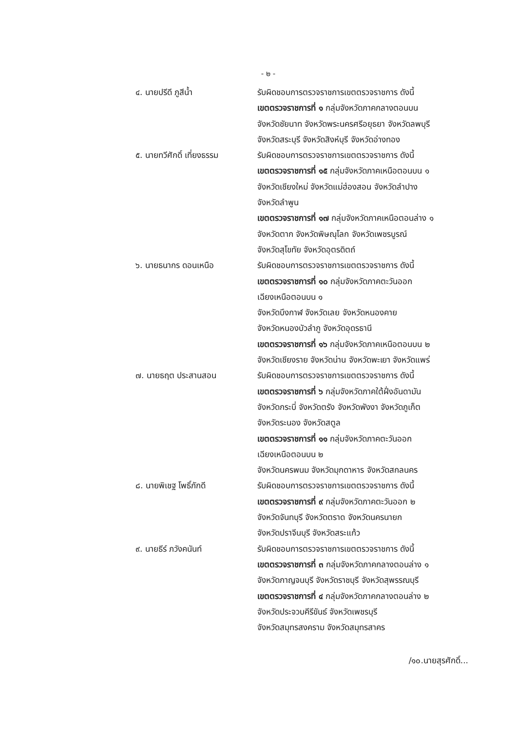- ๒ -
๔. นายปรีดี ภูสีน้ำ รับผิดชอบการตรวจราชการเขตตรวจราชการ ดังนี้
เขตตรวจราชการที่ ๑ กลุ่มจังหวัดภาคกลางตอนบน
จังหวัดชัยนาท จังหวัดพระนครศรีอยุธยา จังหวัดลพบุรี
จังหวัดสระบุรี จังหวัดสิงห์บุรี จังหวัดอ่างทอง
๕. นายทวีศักดิ์ เที่ยงธรรม รับผิดชอบการตรวจราชการเขตตรวจราชการ ดังนี้
เขตตรวจราชการที่ ๑๕ กลุ่มจังหวัดภาคเหนือตอนบน ๑
จังหวัดเชียงใหม่ จังหวัดแม่ฮ่องสอน จังหวัดลำปาง
จังหวัดลำพูน
เขตตรวจราชการที่ ๑๗ กลุ่มจังหวัดภาคเหนือตอนล่าง ๑
จังหวัดตาก จังหวัดพิษณุโลก จังหวัดเพชรบูรณ์
จังหวัดสุโขทัย จังหวัดอุตรดิตถ์
๖. นายธนากร ดอนเหนือ รับผิดชอบการตรวจราชการเขตตรวจราชการ ดังนี้
เขตตรวจราชการที่ ๑๐ กลุ่มจังหวัดภาคตะวันออก
เฉียงเหนือตอนบน ๑
จังหวัดบึงกาฬ จังหวัดเลย จังหวัดหนองคาย
จังหวัดหนองบัวลำภู จังหวัดอุดรธานี
เขตตรวจราชการที่ ๑๖ กลุ่มจังหวัดภาคเหนือตอนบน ๒
จังหวัดเชียงราย จังหวัดน่าน จังหวัดพะเยา จังหวัดแพร่
๗. นายธฤต ประสานสอน รับผิดชอบการตรวจราชการเขตตรวจราชการ ดังนี้
เขตตรวจราชการที่ ๖ กลุ่มจังหวัดภาคใต้ฝั่งอันดามัน
จังหวัดกระบี่ จังหวัดตรัง จังหวัดพังงา จังหวัดภูเก็ต
จังหวัดระนอง จังหวัดสตูล
เขตตรวจราชการที่ ๑๑ กลุ่มจังหวัดภาคตะวันออก
เฉียงเหนือตอนบน ๒
จังหวัดนครพนม จังหวัดมุกดาหาร จังหวัดสกลนคร
๘. นายพิเชฐ โพธิ์ภักดี รับผิดชอบการตรวจราชการเขตตรวจราชการ ดังนี้
เขตตรวจราชการที่ ๙ กลุ่มจังหวัดภาคตะวันออก ๒
จังหวัดจันทบุรี จังหวัดตราด จังหวัดนครนายก
จังหวัดปราจีนบุรี จังหวัดสระแก้ว
๙. นายธีร์ ภวังคนันท์ รับผิดชอบการตรวจราชการเขตตรวจราชการ ดังนี้
เขตตรวจราชการที่ ๓ กลุ่มจังหวัดภาคกลางตอนล่าง ๑
จังหวัดกาญจนบุรี จังหวัดราชบุรี จังหวัดสุพรรณบุรี
เขตตรวจราชการที่ ๔ กลุ่มจังหวัดภาคกลางตอนล่าง ๒
จังหวัดประจวบคีรีขันธ์ จังหวัดเพชรบุรี
จังหวัดสมุทรสงคราม จังหวัดสมุทรสาคร
/๑๐.นายสุรศักดิ์...